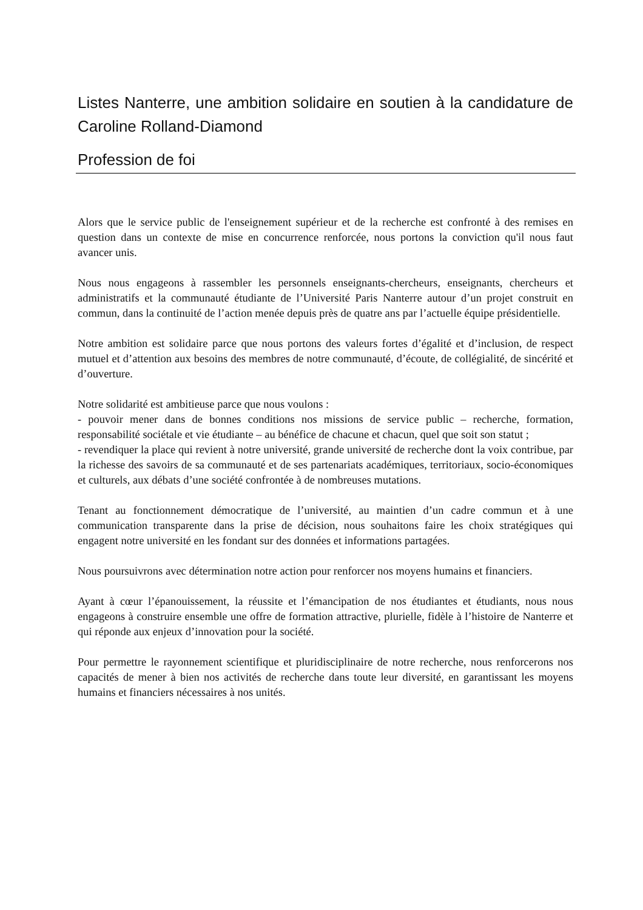Listes Nanterre, une ambition solidaire en soutien à la candidature de Caroline Rolland-Diamond
Profession de foi
Alors que le service public de l'enseignement supérieur et de la recherche est confronté à des remises en question dans un contexte de mise en concurrence renforcée, nous portons la conviction qu'il nous faut avancer unis.
Nous nous engageons à rassembler les personnels enseignants-chercheurs, enseignants, chercheurs et administratifs et la communauté étudiante de l’Université Paris Nanterre autour d’un projet construit en commun, dans la continuité de l’action menée depuis près de quatre ans par l’actuelle équipe présidentielle.
Notre ambition est solidaire parce que nous portons des valeurs fortes d’égalité et d’inclusion, de respect mutuel et d’attention aux besoins des membres de notre communauté, d’écoute, de collégialité, de sincérité et d’ouverture.
Notre solidarité est ambitieuse parce que nous voulons :
- pouvoir mener dans de bonnes conditions nos missions de service public – recherche, formation, responsabilité sociétale et vie étudiante – au bénéfice de chacune et chacun, quel que soit son statut ;
- revendiquer la place qui revient à notre université, grande université de recherche dont la voix contribue, par la richesse des savoirs de sa communauté et de ses partenariats académiques, territoriaux, socio-économiques et culturels, aux débats d’une société confrontée à de nombreuses mutations.
Tenant au fonctionnement démocratique de l’université, au maintien d’un cadre commun et à une communication transparente dans la prise de décision, nous souhaitons faire les choix stratégiques qui engagent notre université en les fondant sur des données et informations partagées.
Nous poursuivrons avec détermination notre action pour renforcer nos moyens humains et financiers.
Ayant à cœur l’épanouissement, la réussite et l’émancipation de nos étudiantes et étudiants, nous nous engageons à construire ensemble une offre de formation attractive, plurielle, fidèle à l’histoire de Nanterre et qui réponde aux enjeux d’innovation pour la société.
Pour permettre le rayonnement scientifique et pluridisciplinaire de notre recherche, nous renforcerons nos capacités de mener à bien nos activités de recherche dans toute leur diversité, en garantissant les moyens humains et financiers nécessaires à nos unités.